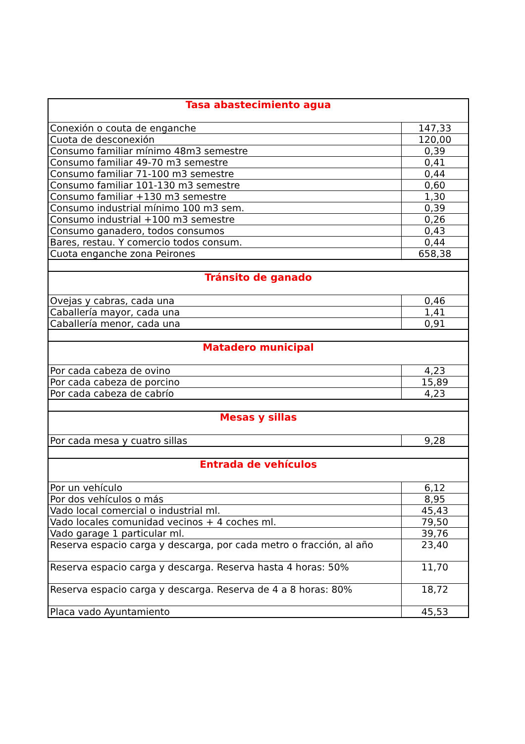| Tasa abastecimiento agua | |
| --- | --- |
| Conexión o couta de enganche | 147,33 |
| Cuota de desconexión | 120,00 |
| Consumo familiar mínimo 48m3 semestre | 0,39 |
| Consumo familiar 49-70 m3 semestre | 0,41 |
| Consumo familiar 71-100 m3 semestre | 0,44 |
| Consumo familiar 101-130 m3 semestre | 0,60 |
| Consumo familiar +130 m3 semestre | 1,30 |
| Consumo industrial mínimo 100 m3 sem. | 0,39 |
| Consumo industrial +100 m3 semestre | 0,26 |
| Consumo ganadero, todos consumos | 0,43 |
| Bares, restau. Y comercio todos consum. | 0,44 |
| Cuota enganche zona Peirones | 658,38 |
| Tránsito de ganado | |
| Ovejas y cabras, cada una | 0,46 |
| Caballería mayor, cada una | 1,41 |
| Caballería menor, cada una | 0,91 |
| Matadero municipal | |
| Por cada cabeza de ovino | 4,23 |
| Por cada cabeza de porcino | 15,89 |
| Por cada cabeza de cabrío | 4,23 |
| Mesas y sillas | |
| Por cada mesa y cuatro sillas | 9,28 |
| Entrada de vehículos | |
| Por un vehículo | 6,12 |
| Por dos vehículos o más | 8,95 |
| Vado local comercial o industrial ml. | 45,43 |
| Vado locales comunidad vecinos + 4 coches ml. | 79,50 |
| Vado garage 1 particular ml. | 39,76 |
| Reserva espacio carga y descarga, por cada metro o fracción, al año | 23,40 |
| Reserva espacio carga y descarga. Reserva hasta 4 horas: 50% | 11,70 |
| Reserva espacio carga y descarga. Reserva de 4 a 8 horas: 80% | 18,72 |
| Placa vado Ayuntamiento | 45,53 |